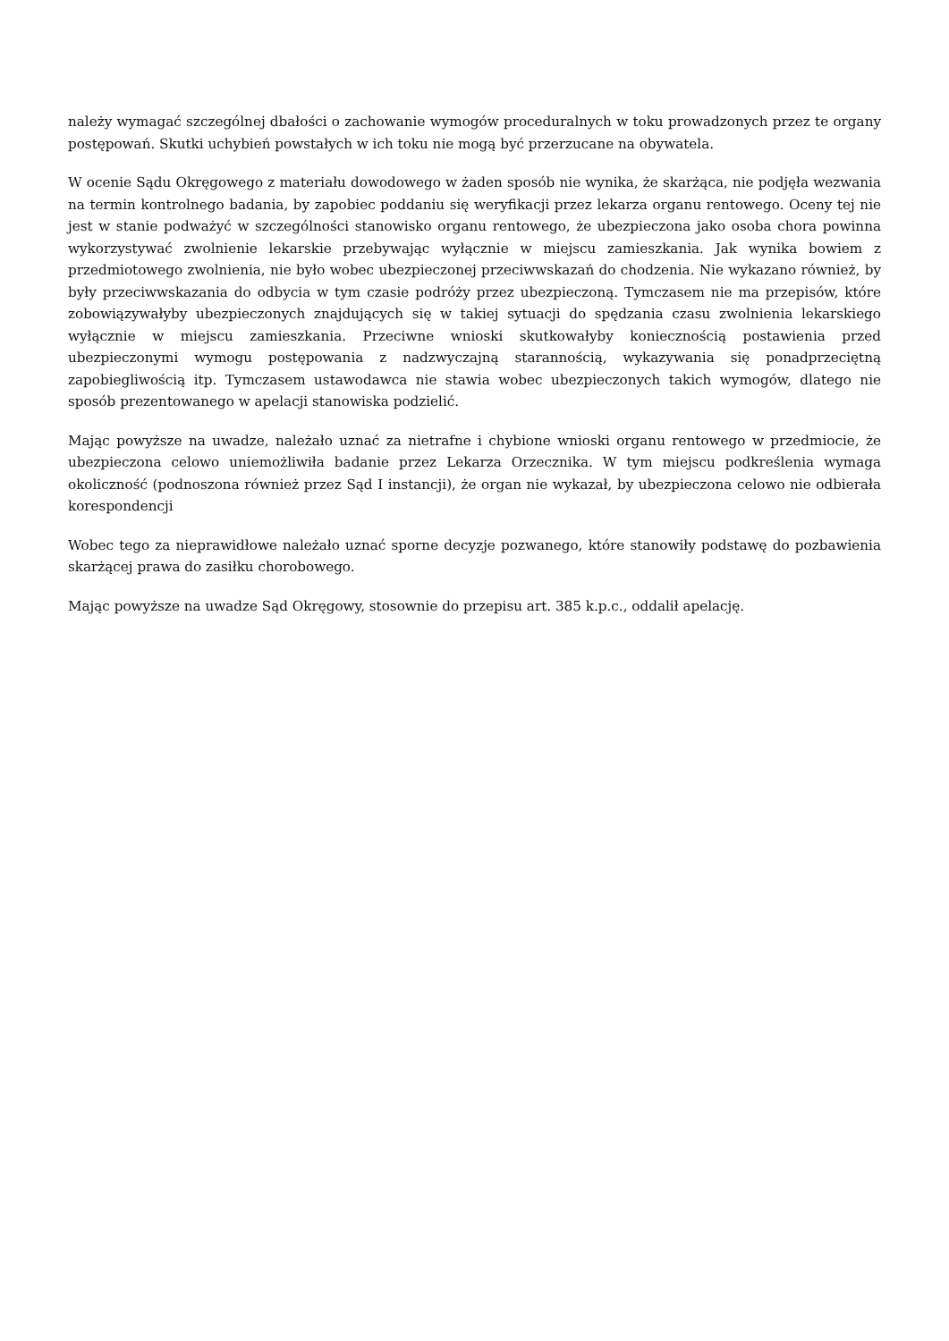należy wymagać szczególnej dbałości o zachowanie wymogów proceduralnych w toku prowadzonych przez te organy postępowań. Skutki uchybień powstałych w ich toku nie mogą być przerzucane na obywatela.
W ocenie Sądu Okręgowego z materiału dowodowego w żaden sposób nie wynika, że skarżąca, nie podjęła wezwania na termin kontrolnego badania, by zapobiec poddaniu się weryfikacji przez lekarza organu rentowego. Oceny tej nie jest w stanie podważyć w szczególności stanowisko organu rentowego, że ubezpieczona jako osoba chora powinna wykorzystywać zwolnienie lekarskie przebywając wyłącznie w miejscu zamieszkania. Jak wynika bowiem z przedmiotowego zwolnienia, nie było wobec ubezpieczonej przeciwwskazań do chodzenia. Nie wykazano również, by były przeciwwskazania do odbycia w tym czasie podróży przez ubezpieczoną. Tymczasem nie ma przepisów, które zobowiązywałyby ubezpieczonych znajdujących się w takiej sytuacji do spędzania czasu zwolnienia lekarskiego wyłącznie w miejscu zamieszkania. Przeciwne wnioski skutkowałyby koniecznością postawienia przed ubezpieczonymi wymogu postępowania z nadzwyczajną starannością, wykazywania się ponadprzeciętną zapobiegliwością itp. Tymczasem ustawodawca nie stawia wobec ubezpieczonych takich wymogów, dlatego nie sposób prezentowanego w apelacji stanowiska podzielić.
Mając powyższe na uwadze, należało uznać za nietrafne i chybione wnioski organu rentowego w przedmiocie, że ubezpieczona celowo uniemożliwiła badanie przez Lekarza Orzecznika. W tym miejscu podkreślenia wymaga okoliczność (podnoszona również przez Sąd I instancji), że organ nie wykazał, by ubezpieczona celowo nie odbierała korespondencji
Wobec tego za nieprawidłowe należało uznać sporne decyzje pozwanego, które stanowiły podstawę do pozbawienia skarżącej prawa do zasiłku chorobowego.
Mając powyższe na uwadze Sąd Okręgowy, stosownie do przepisu art. 385 k.p.c., oddalił apelację.